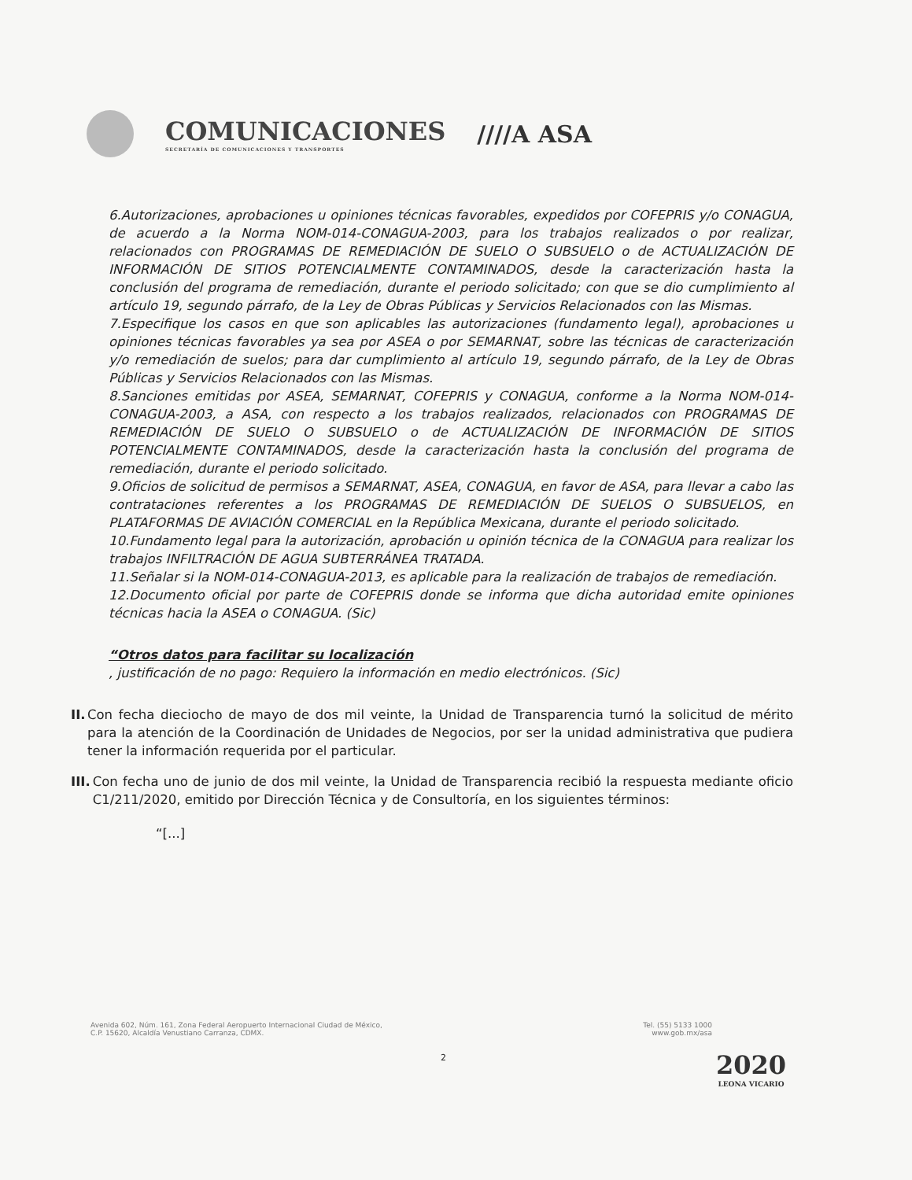COMUNICACIONES
SECRETARÍA DE COMUNICACIONES Y TRANSPORTES
////A ASA
6.Autorizaciones, aprobaciones u opiniones técnicas favorables, expedidos por COFEPRIS y/o CONAGUA, de acuerdo a la Norma NOM-014-CONAGUA-2003, para los trabajos realizados o por realizar, relacionados con PROGRAMAS DE REMEDIACIÓN DE SUELO O SUBSUELO o de ACTUALIZACIÓN DE INFORMACIÓN DE SITIOS POTENCIALMENTE CONTAMINADOS, desde la caracterización hasta la conclusión del programa de remediación, durante el periodo solicitado; con que se dio cumplimiento al artículo 19, segundo párrafo, de la Ley de Obras Públicas y Servicios Relacionados con las Mismas.
7.Especifique los casos en que son aplicables las autorizaciones (fundamento legal), aprobaciones u opiniones técnicas favorables ya sea por ASEA o por SEMARNAT, sobre las técnicas de caracterización y/o remediación de suelos; para dar cumplimiento al artículo 19, segundo párrafo, de la Ley de Obras Públicas y Servicios Relacionados con las Mismas.
8.Sanciones emitidas por ASEA, SEMARNAT, COFEPRIS y CONAGUA, conforme a la Norma NOM-014-CONAGUA-2003, a ASA, con respecto a los trabajos realizados, relacionados con PROGRAMAS DE REMEDIACIÓN DE SUELO O SUBSUELO o de ACTUALIZACIÓN DE INFORMACIÓN DE SITIOS POTENCIALMENTE CONTAMINADOS, desde la caracterización hasta la conclusión del programa de remediación, durante el periodo solicitado.
9.Oficios de solicitud de permisos a SEMARNAT, ASEA, CONAGUA, en favor de ASA, para llevar a cabo las contrataciones referentes a los PROGRAMAS DE REMEDIACIÓN DE SUELOS O SUBSUELOS, en PLATAFORMAS DE AVIACIÓN COMERCIAL en la República Mexicana, durante el periodo solicitado.
10.Fundamento legal para la autorización, aprobación u opinión técnica de la CONAGUA para realizar los trabajos INFILTRACIÓN DE AGUA SUBTERRÁNEA TRATADA.
11.Señalar si la NOM-014-CONAGUA-2013, es aplicable para la realización de trabajos de remediación.
12.Documento oficial por parte de COFEPRIS donde se informa que dicha autoridad emite opiniones técnicas hacia la ASEA o CONAGUA. (Sic)
“Otros datos para facilitar su localización
, justificación de no pago: Requiero la información en medio electrónicos. (Sic)
II. Con fecha dieciocho de mayo de dos mil veinte, la Unidad de Transparencia turnó la solicitud de mérito para la atención de la Coordinación de Unidades de Negocios, por ser la unidad administrativa que pudiera tener la información requerida por el particular.
III. Con fecha uno de junio de dos mil veinte, la Unidad de Transparencia recibió la respuesta mediante oficio C1/211/2020, emitido por Dirección Técnica y de Consultoría, en los siguientes términos:
“[...]
Avenida 602, Núm. 161, Zona Federal Aeropuerto Internacional Ciudad de México,
C.P. 15620, Alcaldía Venustiano Carranza, CDMX. Tel. (55) 5133 1000
www.gob.mx/asa
2 2020
LEONA VICARIO